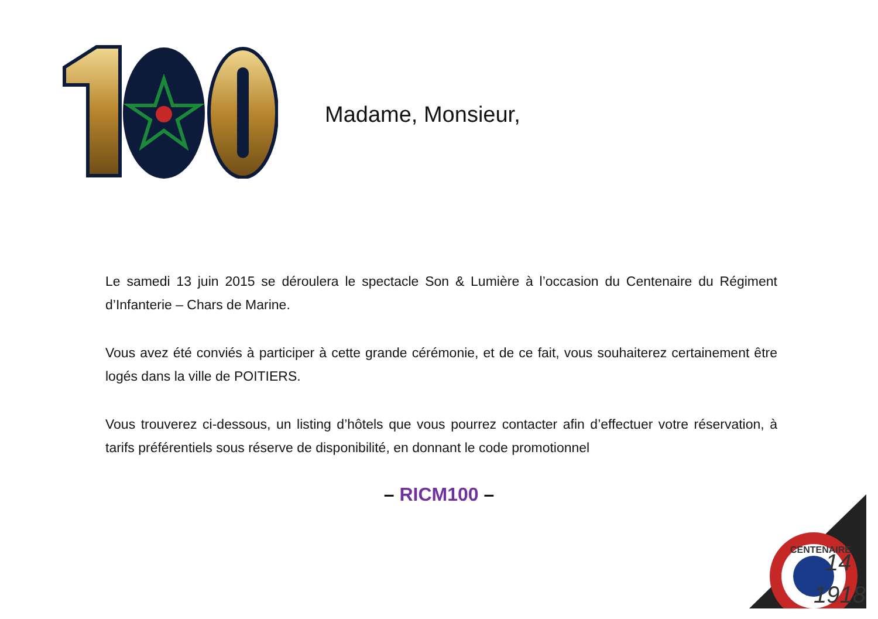Madame, Monsieur,
Le samedi 13 juin 2015 se déroulera le spectacle Son & Lumière à l’occasion du Centenaire du Régiment d’Infanterie – Chars de Marine.
Vous avez été conviés à participer à cette grande cérémonie, et de ce fait, vous souhaiterez certainement être logés dans la ville de POITIERS.
Vous trouverez ci-dessous, un listing d’hôtels que vous pourrez contacter afin d’effectuer votre réservation, à tarifs préférentiels sous réserve de disponibilité, en donnant le code promotionnel
– RICM100 –
14
1918
CENTENAIRE